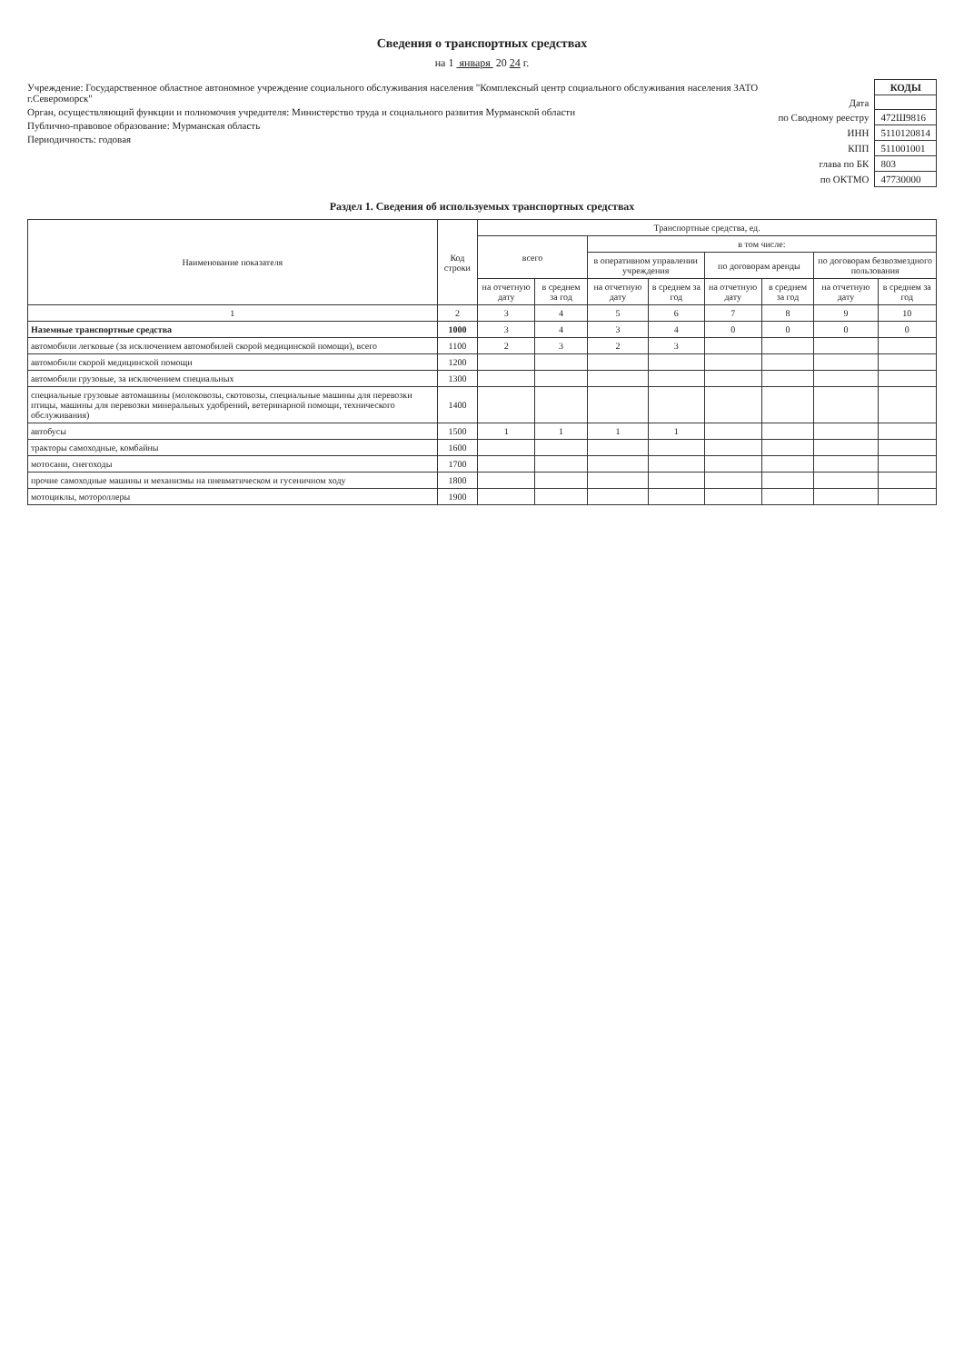Сведения о транспортных средствах
на 1 января 20 24 г.
Учреждение: Государственное областное автономное учреждение социального обслуживания населения "Комплексный центр социального обслуживания населения ЗАТО г.Североморск"
Орган, осуществляющий функции и полномочия учредителя: Министерство труда и социального развития Мурманской области
Публично-правовое образование: Мурманская область
Периодичность: годовая
| | КОДЫ |
| Дата | |
| по Сводному реестру | 472Ш9816 |
| ИНН | 5110120814 |
| КПП | 511001001 |
| глава по БК | 803 |
| по ОКТМО | 47730000 |
Раздел 1. Сведения об используемых транспортных средствах
| Наименование показателя | Код строки | Транспортные средства, ед. | | | | | | | |
| --- | --- | --- | --- | --- | --- | --- | --- | --- | --- |
| | | всего | | в том числе: | | | | | |
| | | | | в оперативном управлении учреждения | | по договорам аренды | | по договорам безвозмездного пользования | |
| | | на отчетную дату | в среднем за год | на отчетную дату | в среднем за год | на отчетную дату | в среднем за год | на отчетную дату | в среднем за год |
| 1 | 2 | 3 | 4 | 5 | 6 | 7 | 8 | 9 | 10 |
| Наземные транспортные средства | 1000 | 3 | 4 | 3 | 4 | 0 | 0 | 0 | 0 |
| автомобили легковые (за исключением автомобилей скорой медицинской помощи), всего | 1100 | 2 | 3 | 2 | 3 | | | | |
| автомобили скорой медицинской помощи | 1200 | | | | | | | | |
| автомобили грузовые, за исключением специальных | 1300 | | | | | | | | |
| специальные грузовые автомашины (молоковозы, скотовозы, специальные машины для перевозки птицы, машины для перевозки минеральных удобрений, ветеринарной помощи, технического обслуживания) | 1400 | | | | | | | | |
| автобусы | 1500 | 1 | 1 | 1 | 1 | | | | |
| тракторы самоходные, комбайны | 1600 | | | | | | | | |
| мотосани, снегоходы | 1700 | | | | | | | | |
| прочие самоходные машины и механизмы на пневматическом и гусеничном ходу | 1800 | | | | | | | | |
| мотоциклы, мотороллеры | 1900 | | | | | | | | |